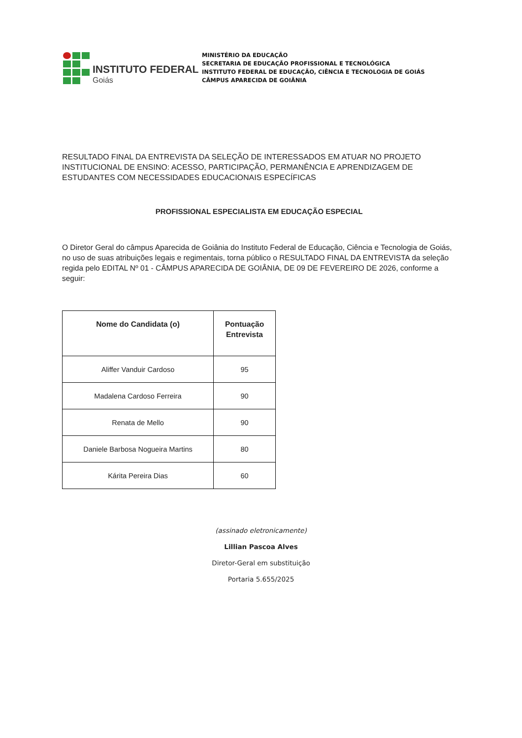INSTITUTO FEDERAL
Goiás
MINISTÉRIO DA EDUCAÇÃO
SECRETARIA DE EDUCAÇÃO PROFISSIONAL E TECNOLÓGICA
INSTITUTO FEDERAL DE EDUCAÇÃO, CIÊNCIA E TECNOLOGIA DE GOIÁS
CÂMPUS APARECIDA DE GOIÂNIA
RESULTADO FINAL DA ENTREVISTA DA SELEÇÃO DE INTERESSADOS EM ATUAR NO PROJETO INSTITUCIONAL DE ENSINO: ACESSO, PARTICIPAÇÃO, PERMANÊNCIA E APRENDIZAGEM DE ESTUDANTES COM NECESSIDADES EDUCACIONAIS ESPECÍFICAS
PROFISSIONAL ESPECIALISTA EM EDUCAÇÃO ESPECIAL
O Diretor Geral do câmpus Aparecida de Goiânia do Instituto Federal de Educação, Ciência e Tecnologia de Goiás, no uso de suas atribuições legais e regimentais, torna público o RESULTADO FINAL DA ENTREVISTA da seleção regida pelo EDITAL Nº 01 - CÂMPUS APARECIDA DE GOIÂNIA, DE 09 DE FEVEREIRO DE 2026, conforme a seguir:
| Nome do Candidata (o) | Pontuação Entrevista |
| --- | --- |
| Aliffer Vanduir Cardoso | 95 |
| Madalena Cardoso Ferreira | 90 |
| Renata de Mello | 90 |
| Daniele Barbosa Nogueira Martins | 80 |
| Kárita Pereira Dias | 60 |
(assinado eletronicamente)
Lillian Pascoa Alves
Diretor-Geral em substituição
Portaria 5.655/2025